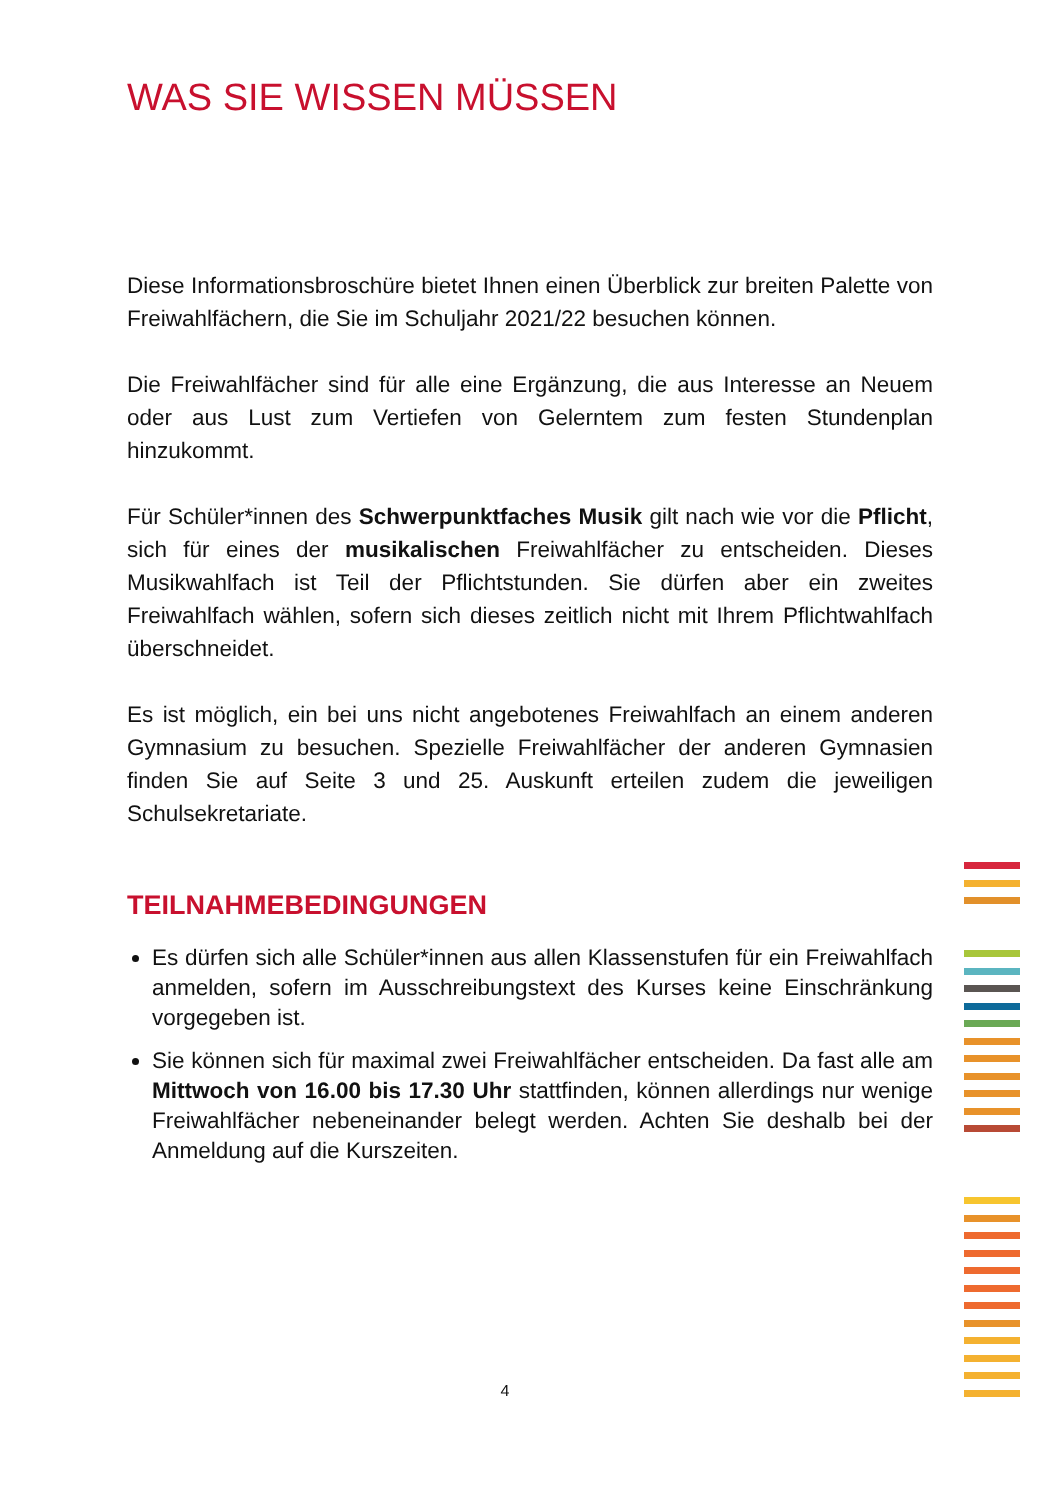WAS SIE WISSEN MÜSSEN
Diese Informationsbroschüre bietet Ihnen einen Überblick zur breiten Palette von Freiwahlfächern, die Sie im Schuljahr 2021/22 besuchen können.
Die Freiwahlfächer sind für alle eine Ergänzung, die aus Interesse an Neuem oder aus Lust zum Vertiefen von Gelerntem zum festen Stundenplan hinzukommt.
Für Schüler*innen des Schwerpunktfaches Musik gilt nach wie vor die Pflicht, sich für eines der musikalischen Freiwahlfächer zu entscheiden. Dieses Musikwahlfach ist Teil der Pflichtstunden. Sie dürfen aber ein zweites Freiwahlfach wählen, sofern sich dieses zeitlich nicht mit Ihrem Pflichtwahlfach überschneidet.
Es ist möglich, ein bei uns nicht angebotenes Freiwahlfach an einem anderen Gymnasium zu besuchen. Spezielle Freiwahlfächer der anderen Gymnasien finden Sie auf Seite 3 und 25. Auskunft erteilen zudem die jeweiligen Schulsekretariate.
TEILNAHMEBEDINGUNGEN
Es dürfen sich alle Schüler*innen aus allen Klassenstufen für ein Freiwahlfach anmelden, sofern im Ausschreibungstext des Kurses keine Einschränkung vorgegeben ist.
Sie können sich für maximal zwei Freiwahlfächer entscheiden. Da fast alle am Mittwoch von 16.00 bis 17.30 Uhr stattfinden, können allerdings nur wenige Freiwahlfächer nebeneinander belegt werden. Achten Sie deshalb bei der Anmeldung auf die Kurszeiten.
4